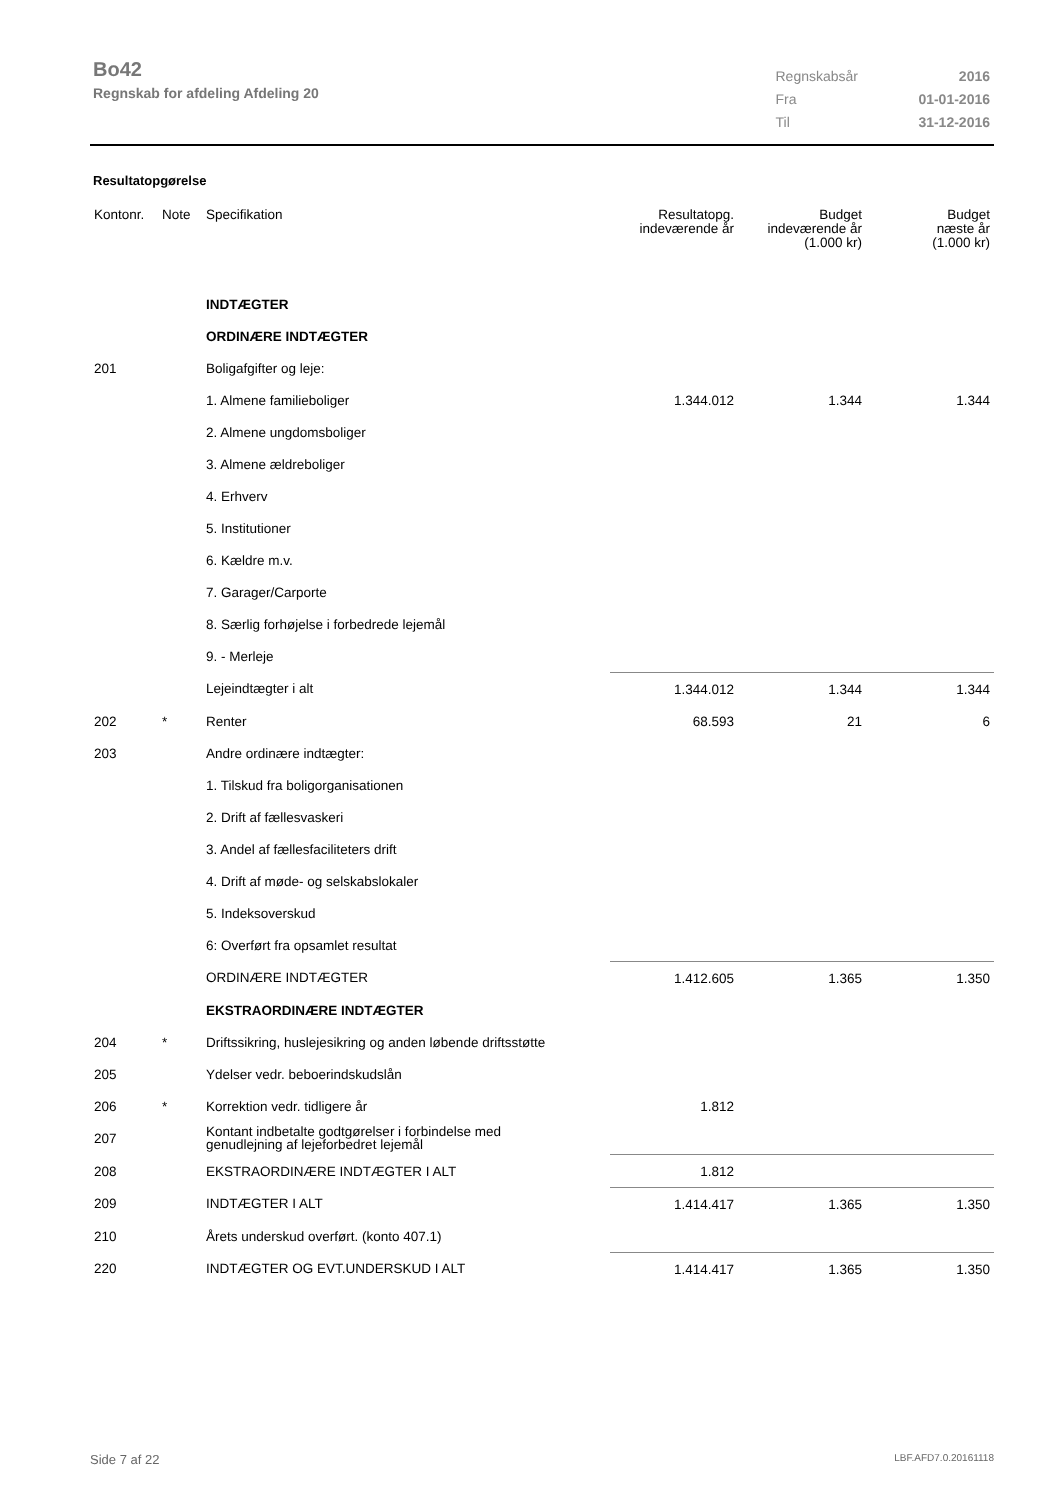Bo42
Regnskab for afdeling Afdeling 20
| Regnskabsår | 2016 |
| Fra | 01-01-2016 |
| Til | 31-12-2016 |
Resultatopgørelse
| Kontonr. | Note | Specifikation | Resultatopg. indeværende år | Budget indeværende år (1.000 kr) | Budget næste år (1.000 kr) |
| --- | --- | --- | --- | --- | --- |
| | | INDTÆGTER | | | |
| | | ORDINÆRE INDTÆGTER | | | |
| 201 | | Boligafgifter og leje: | | | |
| | | 1. Almene familieboliger | 1.344.012 | 1.344 | 1.344 |
| | | 2. Almene ungdomsboliger | | | |
| | | 3. Almene ældreboliger | | | |
| | | 4. Erhverv | | | |
| | | 5. Institutioner | | | |
| | | 6. Kældre m.v. | | | |
| | | 7. Garager/Carporte | | | |
| | | 8. Særlig forhøjelse i forbedrede lejemål | | | |
| | | 9. - Merleje | | | |
| | | Lejeindtægter i alt | 1.344.012 | 1.344 | 1.344 |
| 202 | * | Renter | 68.593 | 21 | 6 |
| 203 | | Andre ordinære indtægter: | | | |
| | | 1. Tilskud fra boligorganisationen | | | |
| | | 2. Drift af fællesvaskeri | | | |
| | | 3. Andel af fællesfaciliteters drift | | | |
| | | 4. Drift af møde- og selskabslokaler | | | |
| | | 5. Indeksoverskud | | | |
| | | 6: Overført fra opsamlet resultat | | | |
| | | ORDINÆRE INDTÆGTER | 1.412.605 | 1.365 | 1.350 |
| | | EKSTRAORDINÆRE INDTÆGTER | | | |
| 204 | * | Driftssikring, huslejesikring og anden løbende driftsstøtte | | | |
| 205 | | Ydelser vedr. beboerindskudslån | | | |
| 206 | * | Korrektion vedr. tidligere år | 1.812 | | |
| 207 | | Kontant indbetalte godtgørelser i forbindelse med genudlejning af lejeforbedret lejemål | | | |
| 208 | | EKSTRAORDINÆRE INDTÆGTER I ALT | 1.812 | | |
| 209 | | INDTÆGTER I ALT | 1.414.417 | 1.365 | 1.350 |
| 210 | | Årets underskud overført. (konto 407.1) | | | |
| 220 | | INDTÆGTER OG EVT.UNDERSKUD I ALT | 1.414.417 | 1.365 | 1.350 |
Side 7 af 22 LBF.AFD7.0.20161118